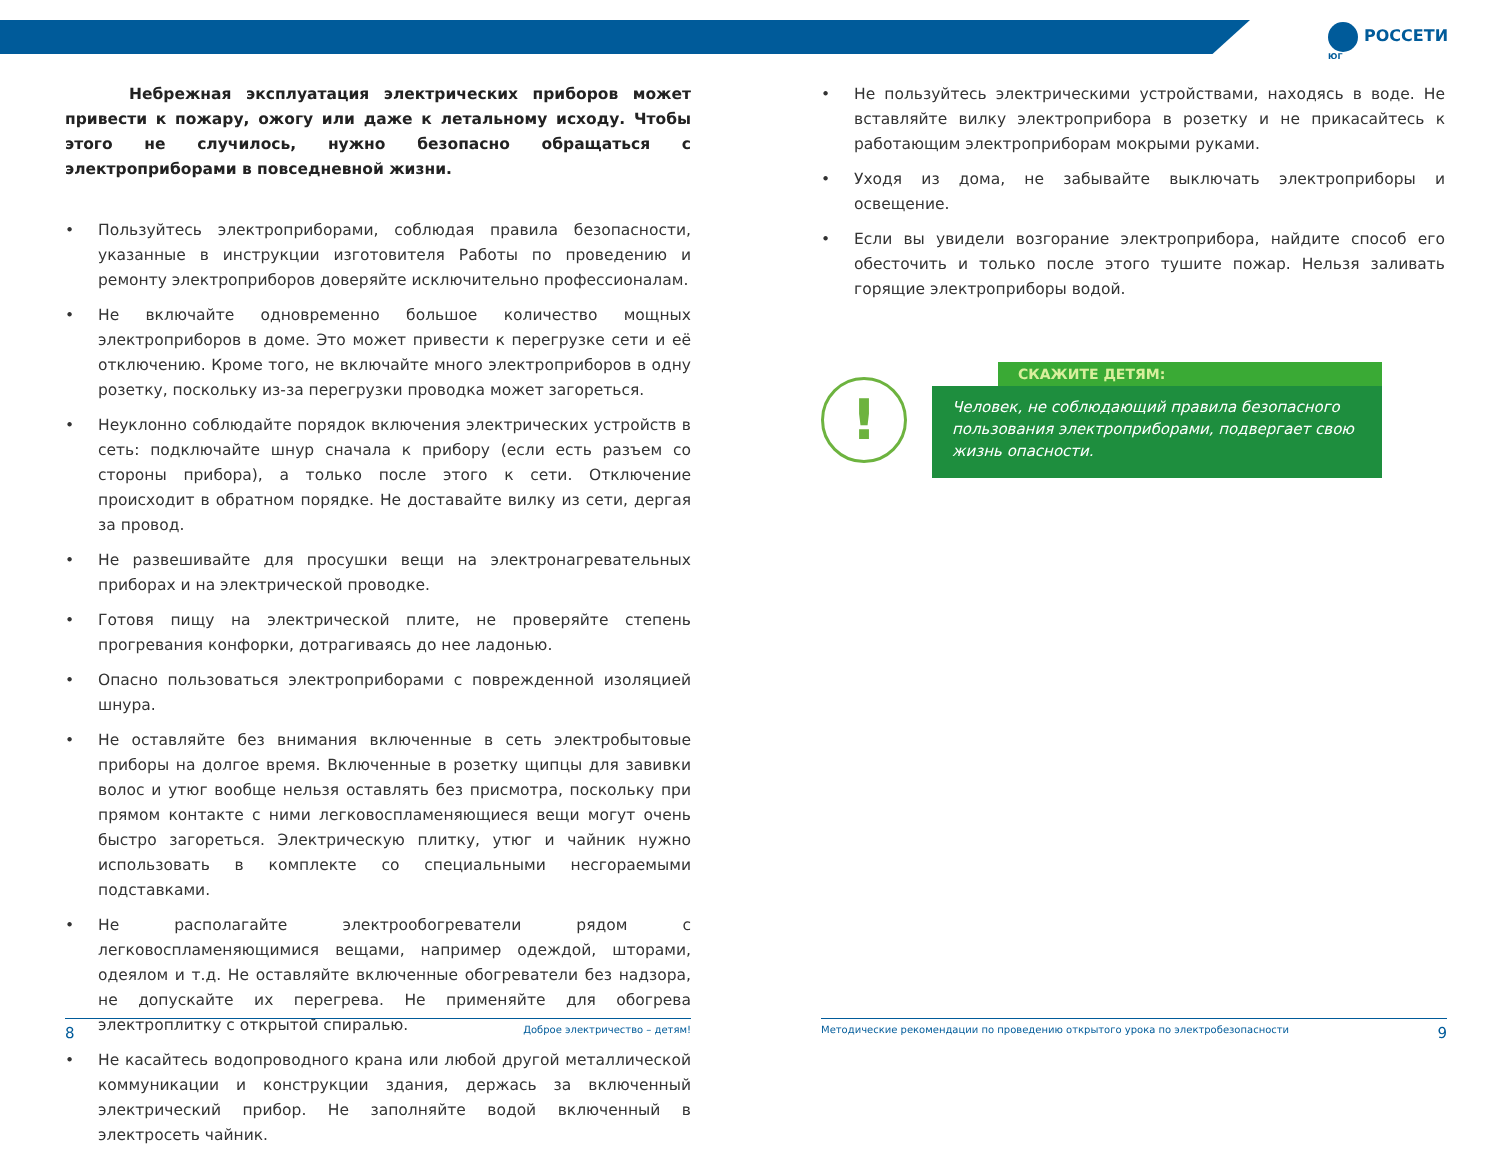РОССЕТИ
ЮГ
Небрежная эксплуатация электрических приборов может привести к пожару, ожогу или даже к летальному исходу. Чтобы этого не случилось, нужно безопасно обращаться с электроприборами в повседневной жизни.
• Пользуйтесь электроприборами, соблюдая правила безопасности, указанные в инструкции изготовителя Работы по проведению и ремонту электроприборов доверяйте исключительно профессионалам.
• Не включайте одновременно большое количество мощных электроприборов в доме. Это может привести к перегрузке сети и её отключению. Кроме того, не включайте много электроприборов в одну розетку, поскольку из-за перегрузки проводка может загореться.
• Неуклонно соблюдайте порядок включения электрических устройств в сеть: подключайте шнур сначала к прибору (если есть разъем со стороны прибора), а только после этого к сети. Отключение происходит в обратном порядке. Не доставайте вилку из сети, дергая за провод.
• Не развешивайте для просушки вещи на электронагревательных приборах и на электрической проводке.
• Готовя пищу на электрической плите, не проверяйте степень прогревания конфорки, дотрагиваясь до нее ладонью.
• Опасно пользоваться электроприборами с поврежденной изоляцией шнура.
• Не оставляйте без внимания включенные в сеть электробытовые приборы на долгое время. Включенные в розетку щипцы для завивки волос и утюг вообще нельзя оставлять без присмотра, поскольку при прямом контакте с ними легковоспламеняющиеся вещи могут очень быстро загореться. Электрическую плитку, утюг и чайник нужно использовать в комплекте со специальными несгораемыми подставками.
• Не располагайте электрообогреватели рядом с легковоспламеняющимися вещами, например одеждой, шторами, одеялом и т.д. Не оставляйте включенные обогреватели без надзора, не допускайте их перегрева. Не применяйте для обогрева электроплитку с открытой спиралью.
• Не касайтесь водопроводного крана или любой другой металлической коммуникации и конструкции здания, держась за включенный электрический прибор. Не заполняйте водой включенный в электросеть чайник.
• Не пользуйтесь электрическими устройствами, находясь в воде. Не вставляйте вилку электроприбора в розетку и не прикасайтесь к работающим электроприборам мокрыми руками.
• Уходя из дома, не забывайте выключать электроприборы и освещение.
• Если вы увидели возгорание электроприбора, найдите способ его обесточить и только после этого тушите пожар. Нельзя заливать горящие электроприборы водой.
!
СКАЖИТЕ ДЕТЯМ:
Человек, не соблюдающий правила безопасного пользования электроприборами, подвергает свою жизнь опасности.
8 Доброе электричество – детям! Методические рекомендации по проведению открытого урока по электробезопасности 9